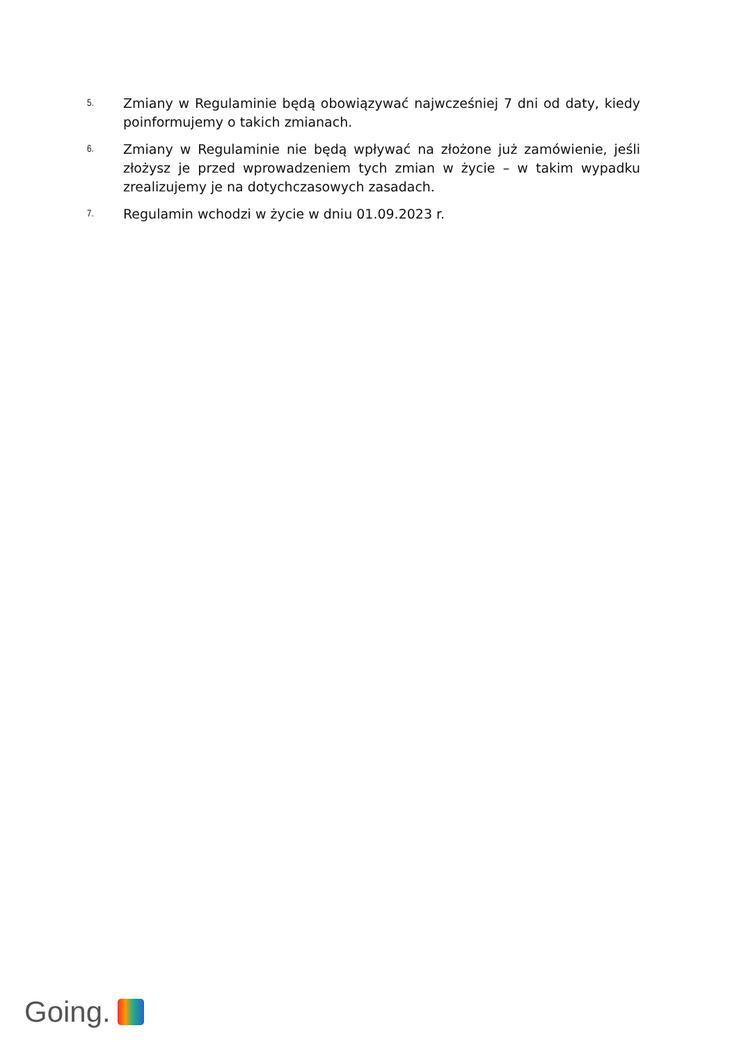5.
Zmiany w Regulaminie będą obowiązywać najwcześniej 7 dni od daty, kiedy poinformujemy o takich zmianach.
6.
Zmiany w Regulaminie nie będą wpływać na złożone już zamówienie, jeśli złożysz je przed wprowadzeniem tych zmian w życie – w takim wypadku zrealizujemy je na dotychczasowych zasadach.
7.
Regulamin wchodzi w życie w dniu 01.09.2023 r.
Going.